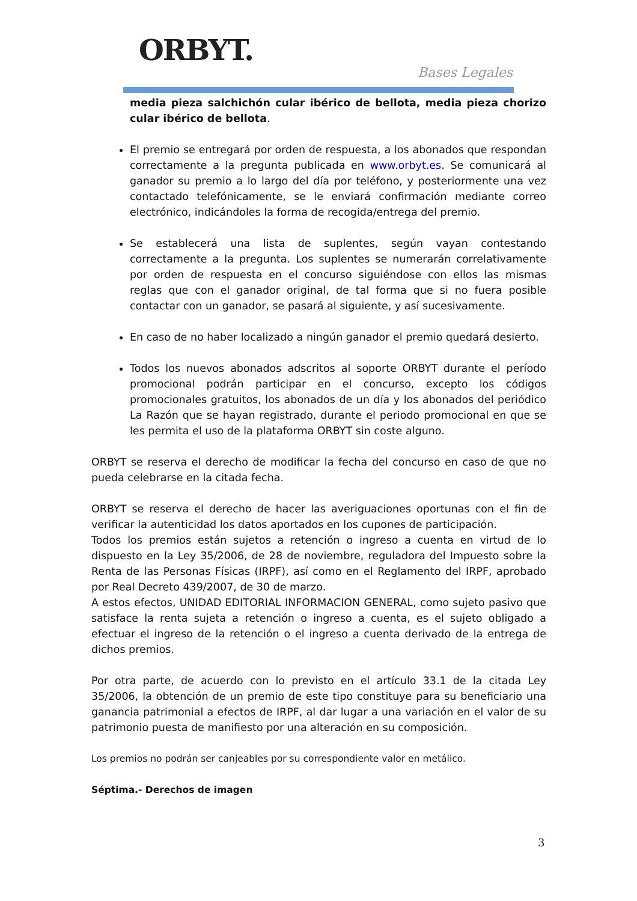ORBYT. Bases Legales
media pieza salchichón cular ibérico de bellota, media pieza chorizo cular ibérico de bellota.
El premio se entregará por orden de respuesta, a los abonados que respondan correctamente a la pregunta publicada en www.orbyt.es. Se comunicará al ganador su premio a lo largo del día por teléfono, y posteriormente una vez contactado telefónicamente, se le enviará confirmación mediante correo electrónico, indicándoles la forma de recogida/entrega del premio.
Se establecerá una lista de suplentes, según vayan contestando correctamente a la pregunta. Los suplentes se numerarán correlativamente por orden de respuesta en el concurso siguiéndose con ellos las mismas reglas que con el ganador original, de tal forma que si no fuera posible contactar con un ganador, se pasará al siguiente, y así sucesivamente.
En caso de no haber localizado a ningún ganador el premio quedará desierto.
Todos los nuevos abonados adscritos al soporte ORBYT durante el período promocional podrán participar en el concurso, excepto los códigos promocionales gratuitos, los abonados de un día y los abonados del periódico La Razón que se hayan registrado, durante el periodo promocional en que se les permita el uso de la plataforma ORBYT sin coste alguno.
ORBYT se reserva el derecho de modificar la fecha del concurso en caso de que no pueda celebrarse en la citada fecha.
ORBYT se reserva el derecho de hacer las averiguaciones oportunas con el fin de verificar la autenticidad los datos aportados en los cupones de participación.
Todos los premios están sujetos a retención o ingreso a cuenta en virtud de lo dispuesto en la Ley 35/2006, de 28 de noviembre, reguladora del Impuesto sobre la Renta de las Personas Físicas (IRPF), así como en el Reglamento del IRPF, aprobado por Real Decreto 439/2007, de 30 de marzo.
A estos efectos, UNIDAD EDITORIAL INFORMACION GENERAL, como sujeto pasivo que satisface la renta sujeta a retención o ingreso a cuenta, es el sujeto obligado a efectuar el ingreso de la retención o el ingreso a cuenta derivado de la entrega de dichos premios.
Por otra parte, de acuerdo con lo previsto en el artículo 33.1 de la citada Ley 35/2006, la obtención de un premio de este tipo constituye para su beneficiario una ganancia patrimonial a efectos de IRPF, al dar lugar a una variación en el valor de su patrimonio puesta de manifiesto por una alteración en su composición.
Los premios no podrán ser canjeables por su correspondiente valor en metálico.
Séptima.- Derechos de imagen
3